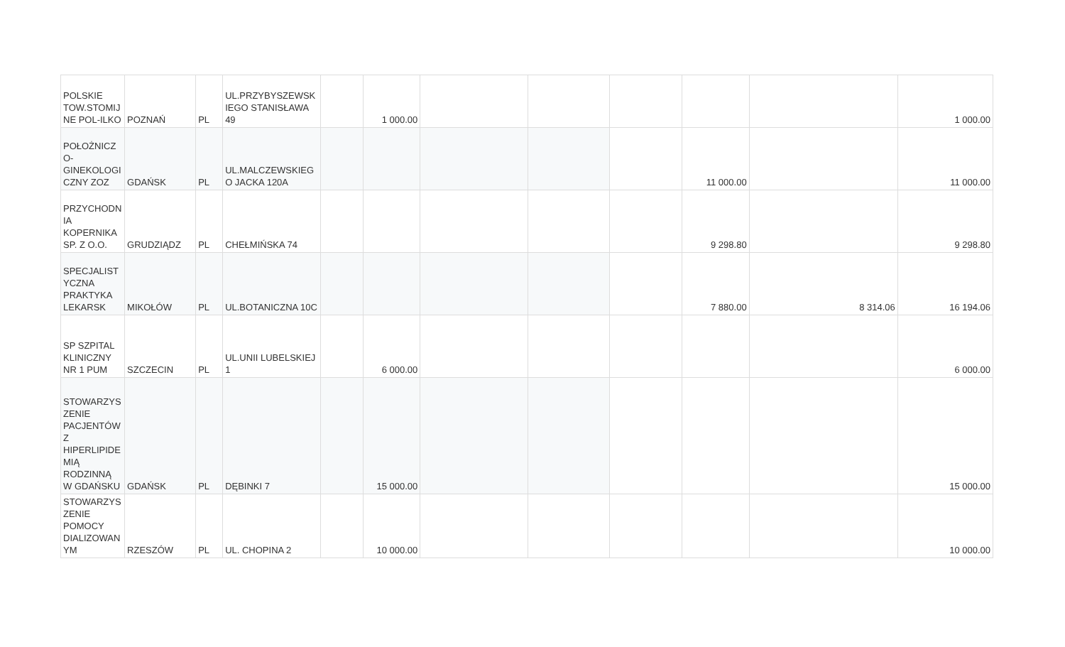| POLSKIE TOW.STOMIJ NE POL-ILKO | POZNAŃ | PL | UL.PRZYBYSZEWSK IEGO STANISŁAWA 49 | | 1 000.00 | | | | | | 1 000.00 |
| POŁOŻNICZ O-GINEKOLOGI CZNY ZOZ | GDAŃSK | PL | UL.MALCZEWSKIEG O JACKA 120A | | | | | | 11 000.00 | | 11 000.00 |
| PRZYCHODN IA KOPERNIKA SP. Z O.O. | GRUDZIĄDZ | PL | CHEŁMIŃSKA 74 | | | | | | 9 298.80 | | 9 298.80 |
| SPECJALIST YCZNA PRAKTYKA LEKARSK | MIKOŁÓW | PL | UL.BOTANICZNA 10C | | | | | | 7 880.00 | 8 314.06 | 16 194.06 |
| SP SZPITAL KLINICZNY NR 1 PUM | SZCZECIN | PL | UL.UNII LUBELSKIEJ 1 | | 6 000.00 | | | | | | 6 000.00 |
| STOWARZYS ZENIE PACJENTÓW Z HIPERLIPIDE MIĄ RODZINNĄ W GDAŃSKU | GDAŃSK | PL | DĘBINKI 7 | | 15 000.00 | | | | | | 15 000.00 |
| STOWARZYS ZENIE POMOCY DIALIZOWAN YM | RZESZÓW | PL | UL. CHOPINA 2 | | 10 000.00 | | | | | | 10 000.00 |